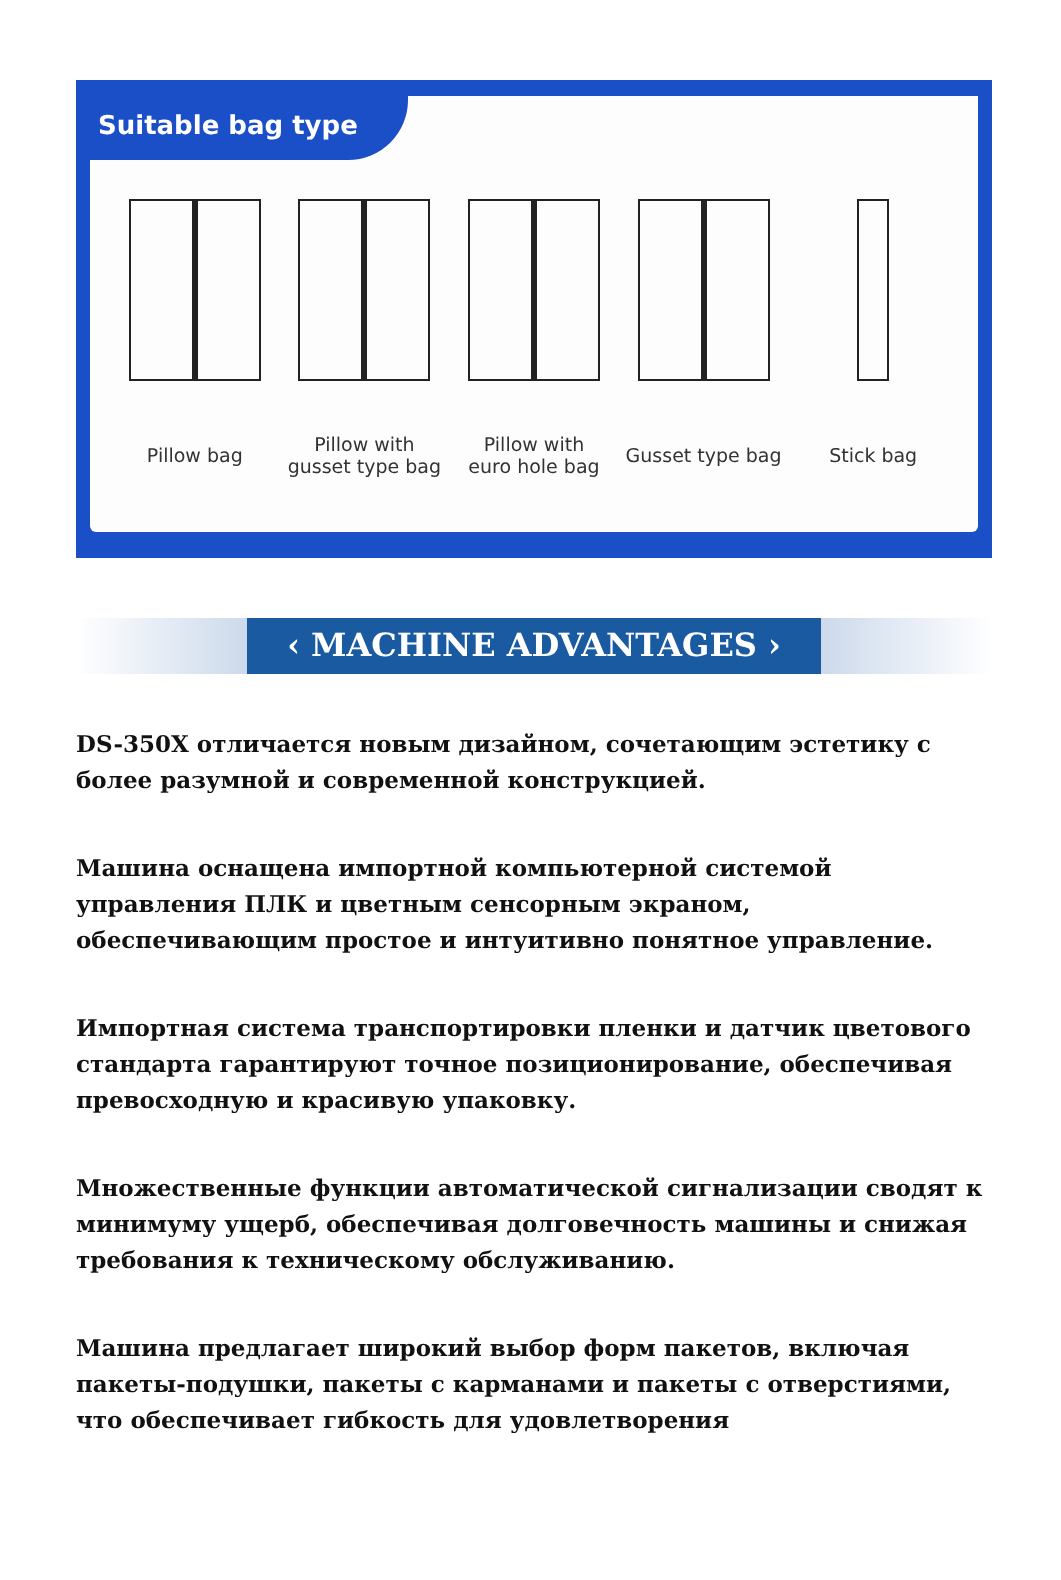Suitable bag type
Pillow bag Pillow with
gusset type bag
Pillow with
euro hole bag
Gusset type bag Stick bag
‹ MACHINE ADVANTAGES ›
DS-350X отличается новым дизайном, сочетающим эстетику с более разумной и современной конструкцией.
Машина оснащена импортной компьютерной системой управления ПЛК и цветным сенсорным экраном, обеспечивающим простое и интуитивно понятное управление.
Импортная система транспортировки пленки и датчик цветового стандарта гарантируют точное позиционирование, обеспечивая превосходную и красивую упаковку.
Множественные функции автоматической сигнализации сводят к минимуму ущерб, обеспечивая долговечность машины и снижая требования к техническому обслуживанию.
Машина предлагает широкий выбор форм пакетов, включая пакеты-подушки, пакеты с карманами и пакеты с отверстиями, что обеспечивает гибкость для удовлетворения